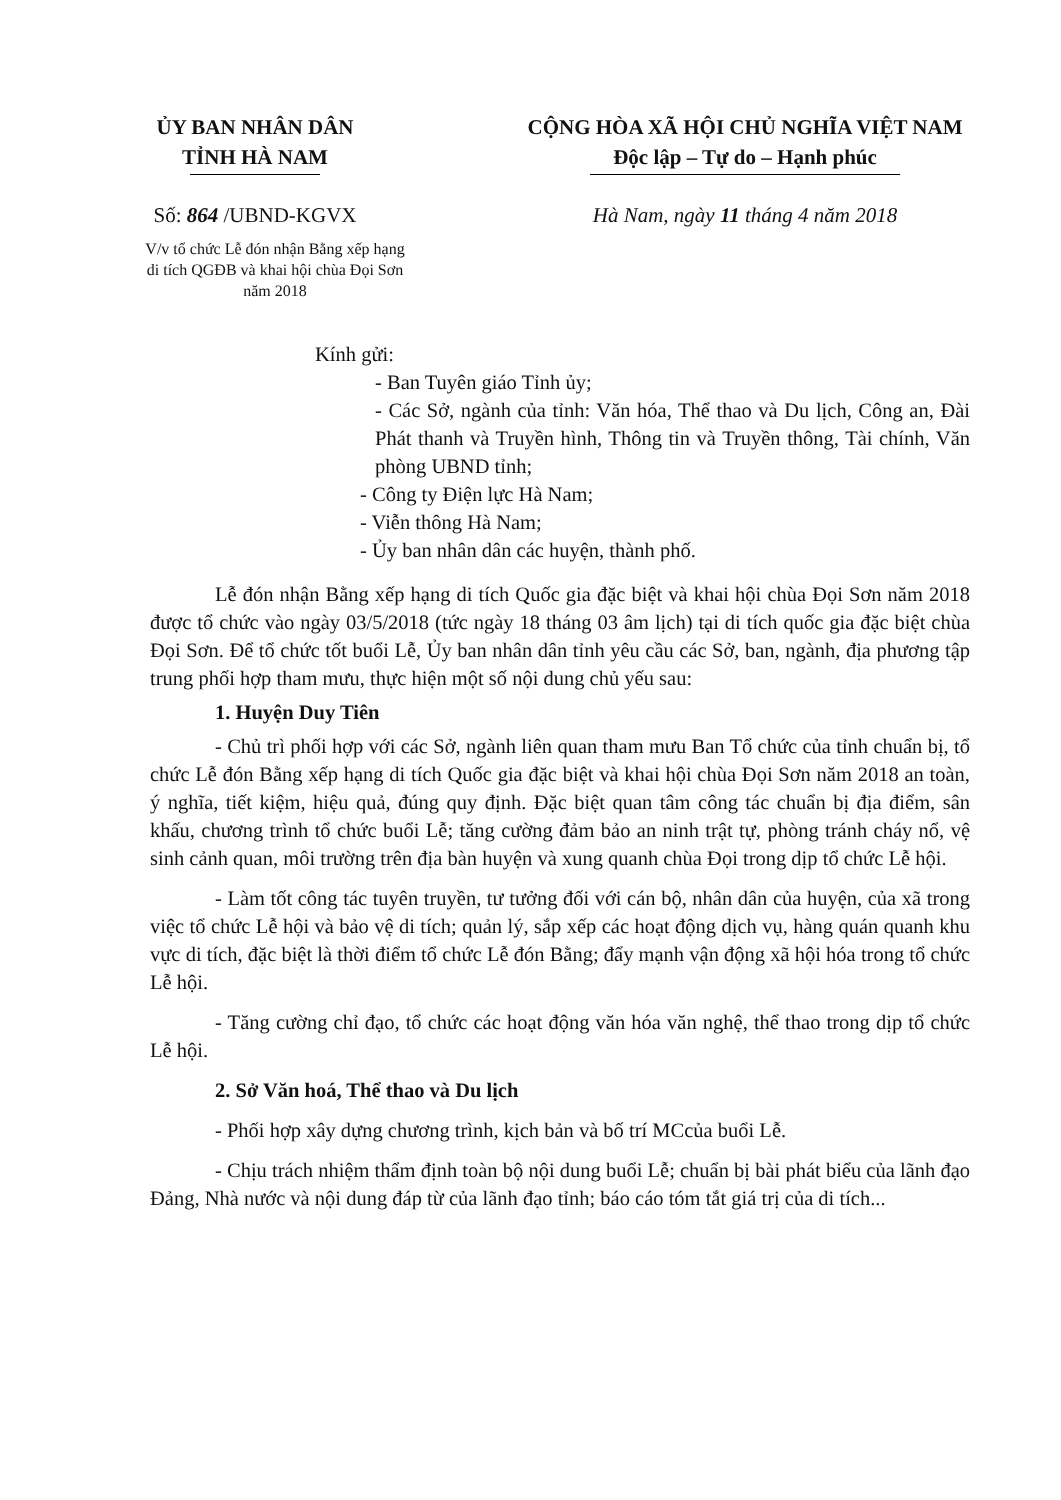ỦY BAN NHÂN DÂN
TỈNH HÀ NAM
Số: 864 /UBND-KGVX
V/v tổ chức Lễ đón nhận Bằng xếp hạng di tích QGĐB và khai hội chùa Đọi Sơn năm 2018
CỘNG HÒA XÃ HỘI CHỦ NGHĨA VIỆT NAM
Độc lập – Tự do – Hạnh phúc
Hà Nam, ngày 11 tháng 4 năm 2018
Kính gửi:
- Ban Tuyên giáo Tỉnh ủy;
- Các Sở, ngành của tỉnh: Văn hóa, Thể thao và Du lịch, Công an, Đài Phát thanh và Truyền hình, Thông tin và Truyền thông, Tài chính, Văn phòng UBND tỉnh;
- Công ty Điện lực Hà Nam;
- Viễn thông Hà Nam;
- Ủy ban nhân dân các huyện, thành phố.
Lễ đón nhận Bằng xếp hạng di tích Quốc gia đặc biệt và khai hội chùa Đọi Sơn năm 2018 được tổ chức vào ngày 03/5/2018 (tức ngày 18 tháng 03 âm lịch) tại di tích quốc gia đặc biệt chùa Đọi Sơn. Để tổ chức tốt buổi Lễ, Ủy ban nhân dân tỉnh yêu cầu các Sở, ban, ngành, địa phương tập trung phối hợp tham mưu, thực hiện một số nội dung chủ yếu sau:
1. Huyện Duy Tiên
- Chủ trì phối hợp với các Sở, ngành liên quan tham mưu Ban Tổ chức của tỉnh chuẩn bị, tổ chức Lễ đón Bằng xếp hạng di tích Quốc gia đặc biệt và khai hội chùa Đọi Sơn năm 2018 an toàn, ý nghĩa, tiết kiệm, hiệu quả, đúng quy định. Đặc biệt quan tâm công tác chuẩn bị địa điểm, sân khấu, chương trình tổ chức buổi Lễ; tăng cường đảm bảo an ninh trật tự, phòng tránh cháy nổ, vệ sinh cảnh quan, môi trường trên địa bàn huyện và xung quanh chùa Đọi trong dịp tổ chức Lễ hội.
- Làm tốt công tác tuyên truyền, tư tưởng đối với cán bộ, nhân dân của huyện, của xã trong việc tổ chức Lễ hội và bảo vệ di tích; quản lý, sắp xếp các hoạt động dịch vụ, hàng quán quanh khu vực di tích, đặc biệt là thời điểm tổ chức Lễ đón Bằng; đẩy mạnh vận động xã hội hóa trong tổ chức Lễ hội.
- Tăng cường chỉ đạo, tổ chức các hoạt động văn hóa văn nghệ, thể thao trong dịp tổ chức Lễ hội.
2. Sở Văn hoá, Thể thao và Du lịch
- Phối hợp xây dựng chương trình, kịch bản và bố trí MCcủa buổi Lễ.
- Chịu trách nhiệm thẩm định toàn bộ nội dung buổi Lễ; chuẩn bị bài phát biểu của lãnh đạo Đảng, Nhà nước và nội dung đáp từ của lãnh đạo tỉnh; báo cáo tóm tắt giá trị của di tích...